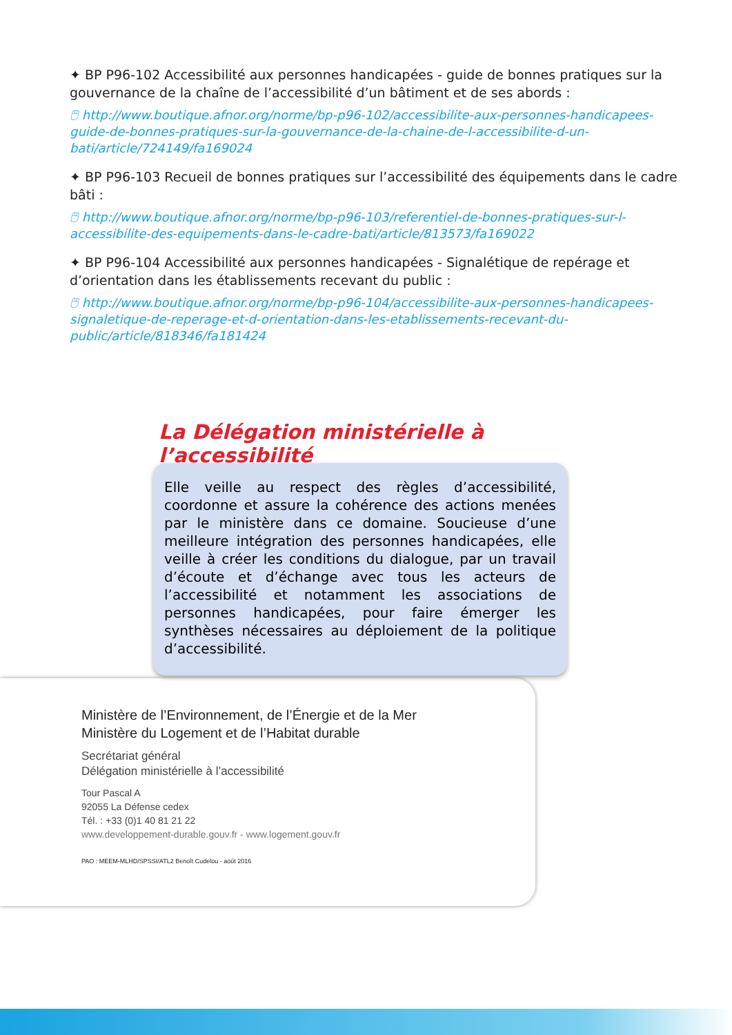✦ BP P96-102 Accessibilité aux personnes handicapées - guide de bonnes pratiques sur la gouvernance de la chaîne de l’accessibilité d’un bâtiment et de ses abords :
🖱 http://www.boutique.afnor.org/norme/bp-p96-102/accessibilite-aux-personnes-handicapees-guide-de-bonnes-pratiques-sur-la-gouvernance-de-la-chaine-de-l-accessibilite-d-un-bati/article/724149/fa169024
✦ BP P96-103 Recueil de bonnes pratiques sur l’accessibilité des équipements dans le cadre bâti :
🖱 http://www.boutique.afnor.org/norme/bp-p96-103/referentiel-de-bonnes-pratiques-sur-l-accessibilite-des-equipements-dans-le-cadre-bati/article/813573/fa169022
✦ BP P96-104 Accessibilité aux personnes handicapées - Signalétique de repérage et d’orientation dans les établissements recevant du public :
🖱 http://www.boutique.afnor.org/norme/bp-p96-104/accessibilite-aux-personnes-handicapees-signaletique-de-reperage-et-d-orientation-dans-les-etablissements-recevant-du-public/article/818346/fa181424
La Délégation ministérielle à l’accessibilité
Elle veille au respect des règles d’accessibilité, coordonne et assure la cohérence des actions menées par le ministère dans ce domaine. Soucieuse d’une meilleure intégration des personnes handicapées, elle veille à créer les conditions du dialogue, par un travail d’écoute et d’échange avec tous les acteurs de l’accessibilité et notamment les associations de personnes handicapées, pour faire émerger les synthèses nécessaires au déploiement de la politique d’accessibilité.
Ministère de l’Environnement, de l’Énergie et de la Mer
Ministère du Logement et de l’Habitat durable
Secrétariat général
Délégation ministérielle à l’accessibilité
Tour Pascal A
92055 La Défense cedex
Tél. : +33 (0)1 40 81 21 22
www.developpement-durable.gouv.fr - www.logement.gouv.fr
PAO : MEEM-MLHD/SPSSI/ATL2 Benoît Cudelou - août 2016